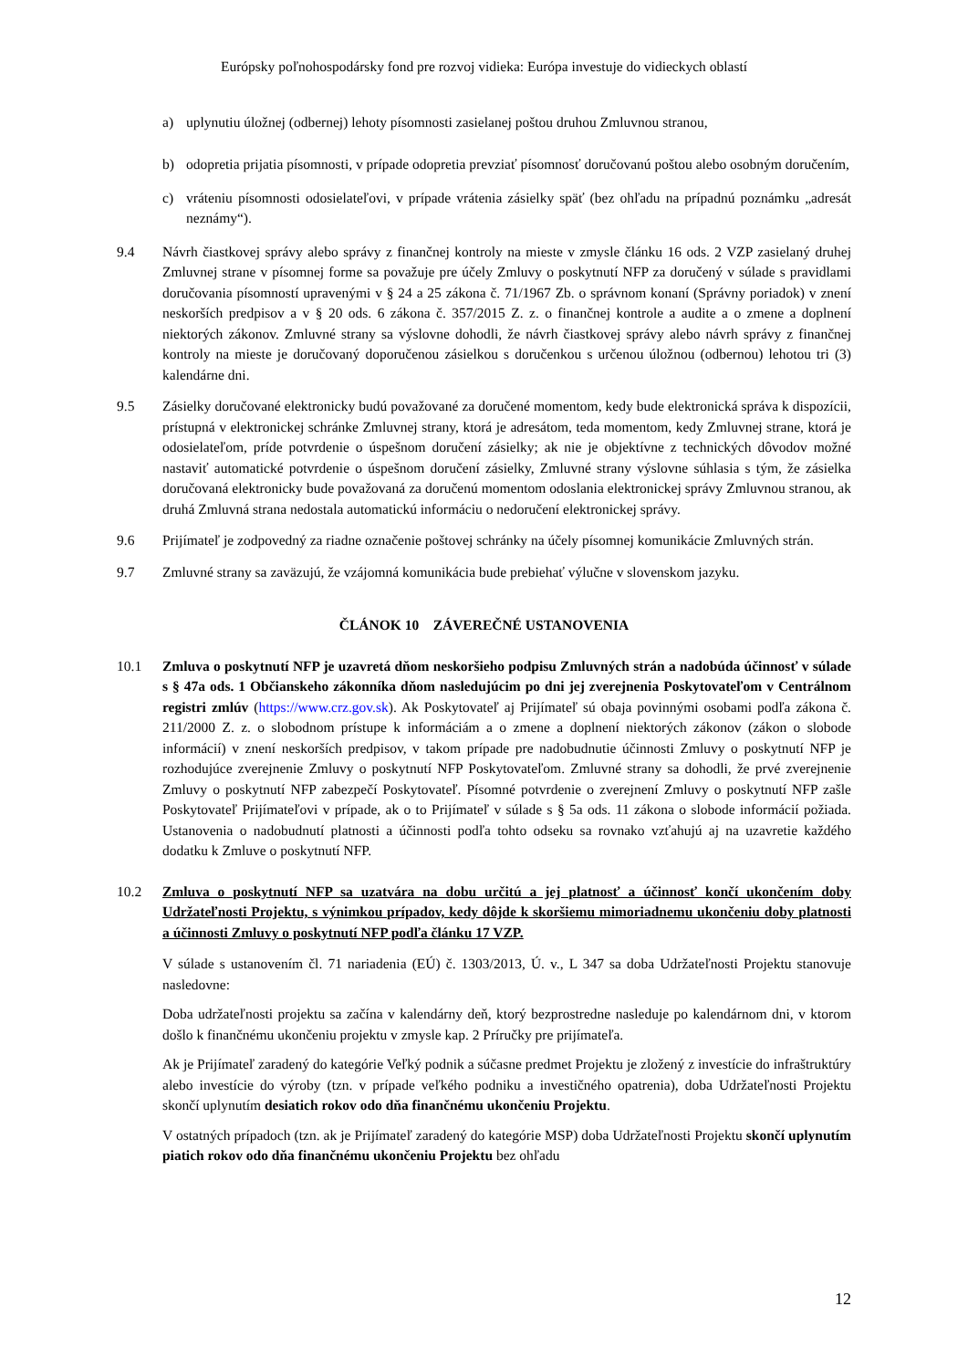Európsky poľnohospodársky fond pre rozvoj vidieka: Európa investuje do vidieckych oblastí
a) uplynutiu úložnej (odbernej) lehoty písomnosti zasielanej poštou druhou Zmluvnou stranou,
b) odopretia prijatia písomnosti, v prípade odopretia prevziať písomnosť doručovanú poštou alebo osobným doručením,
c) vráteniu písomnosti odosielateľovi, v prípade vrátenia zásielky späť (bez ohľadu na prípadnú poznámku „adresát neznámy“).
9.4 Návrh čiastkovej správy alebo správy z finančnej kontroly na mieste v zmysle článku 16 ods. 2 VZP zasielaný druhej Zmluvnej strane v písomnej forme sa považuje pre účely Zmluvy o poskytnutí NFP za doručený v súlade s pravidlami doručovania písomností upravenými v § 24 a 25 zákona č. 71/1967 Zb. o správnom konaní (Správny poriadok) v znení neskorších predpisov a v § 20 ods. 6 zákona č. 357/2015 Z. z. o finančnej kontrole a audite a o zmene a doplnení niektorých zákonov. Zmluvné strany sa výslovne dohodli, že návrh čiastkovej správy alebo návrh správy z finančnej kontroly na mieste je doručovaný doporučenou zásielkou s doručenkou s určenou úložnou (odbernou) lehotou tri (3) kalendárne dni.
9.5 Zásielky doručované elektronicky budú považované za doručené momentom, kedy bude elektronická správa k dispozícii, prístupná v elektronickej schránke Zmluvnej strany, ktorá je adresátom, teda momentom, kedy Zmluvnej strane, ktorá je odosielateľom, príde potvrdenie o úspešnom doručení zásielky; ak nie je objektívne z technických dôvodov možné nastaviť automatické potvrdenie o úspešnom doručení zásielky, Zmluvné strany výslovne súhlasia s tým, že zásielka doručovaná elektronicky bude považovaná za doručenú momentom odoslania elektronickej správy Zmluvnou stranou, ak druhá Zmluvná strana nedostala automatickú informáciu o nedoručení elektronickej správy.
9.6 Prijímateľ je zodpovedný za riadne označenie poštovej schránky na účely písomnej komunikácie Zmluvných strán.
9.7 Zmluvné strany sa zaväzujú, že vzájomná komunikácia bude prebiehať výlučne v slovenskom jazyku.
ČLÁNOK 10 ZÁVEREČNÉ USTANOVENIA
10.1 Zmluva o poskytnutí NFP je uzavretá dňom neskoršieho podpisu Zmluvných strán a nadobúda účinnosť v súlade s § 47a ods. 1 Občianskeho zákonníka dňom nasledujúcim po dni jej zverejnenia Poskytovateľom v Centrálnom registri zmlúv (https://www.crz.gov.sk). Ak Poskytovateľ aj Prijímateľ sú obaja povinnými osobami podľa zákona č. 211/2000 Z. z. o slobodnom prístupe k informáciám a o zmene a doplnení niektorých zákonov (zákon o slobode informácií) v znení neskorších predpisov, v takom prípade pre nadobudnutie účinnosti Zmluvy o poskytnutí NFP je rozhodujúce zverejnenie Zmluvy o poskytnutí NFP Poskytovateľom. Zmluvné strany sa dohodli, že prvé zverejnenie Zmluvy o poskytnutí NFP zabezpečí Poskytovateľ. Písomné potvrdenie o zverejnení Zmluvy o poskytnutí NFP zašle Poskytovateľ Prijímateľovi v prípade, ak o to Prijímateľ v súlade s § 5a ods. 11 zákona o slobode informácií požiada. Ustanovenia o nadobudnutí platnosti a účinnosti podľa tohto odseku sa rovnako vzťahujú aj na uzavretie každého dodatku k Zmluve o poskytnutí NFP.
10.2 Zmluva o poskytnutí NFP sa uzatvára na dobu určitú a jej platnosť a účinnosť končí ukončením doby Udržateľnosti Projektu, s výnimkou prípadov, kedy dôjde k skoršiemu mimoriadnemu ukončeniu doby platnosti a účinnosti Zmluvy o poskytnutí NFP podľa článku 17 VZP.
V súlade s ustanovením čl. 71 nariadenia (EÚ) č. 1303/2013, Ú. v., L 347 sa doba Udržateľnosti Projektu stanovuje nasledovne:
Doba udržateľnosti projektu sa začína v kalendárny deň, ktorý bezprostredne nasleduje po kalendárnom dni, v ktorom došlo k finančnému ukončeniu projektu v zmysle kap. 2 Príručky pre prijímateľa.
Ak je Prijímateľ zaradený do kategórie Veľký podnik a súčasne predmet Projektu je zložený z investície do infraštruktúry alebo investície do výroby (tzn. v prípade veľkého podniku a investičného opatrenia), doba Udržateľnosti Projektu skončí uplynutím desiatich rokov odo dňa finančnému ukončeniu Projektu.
V ostatných prípadoch (tzn. ak je Prijímateľ zaradený do kategórie MSP) doba Udržateľnosti Projektu skončí uplynutím piatich rokov odo dňa finančnému ukončeniu Projektu bez ohľadu
12